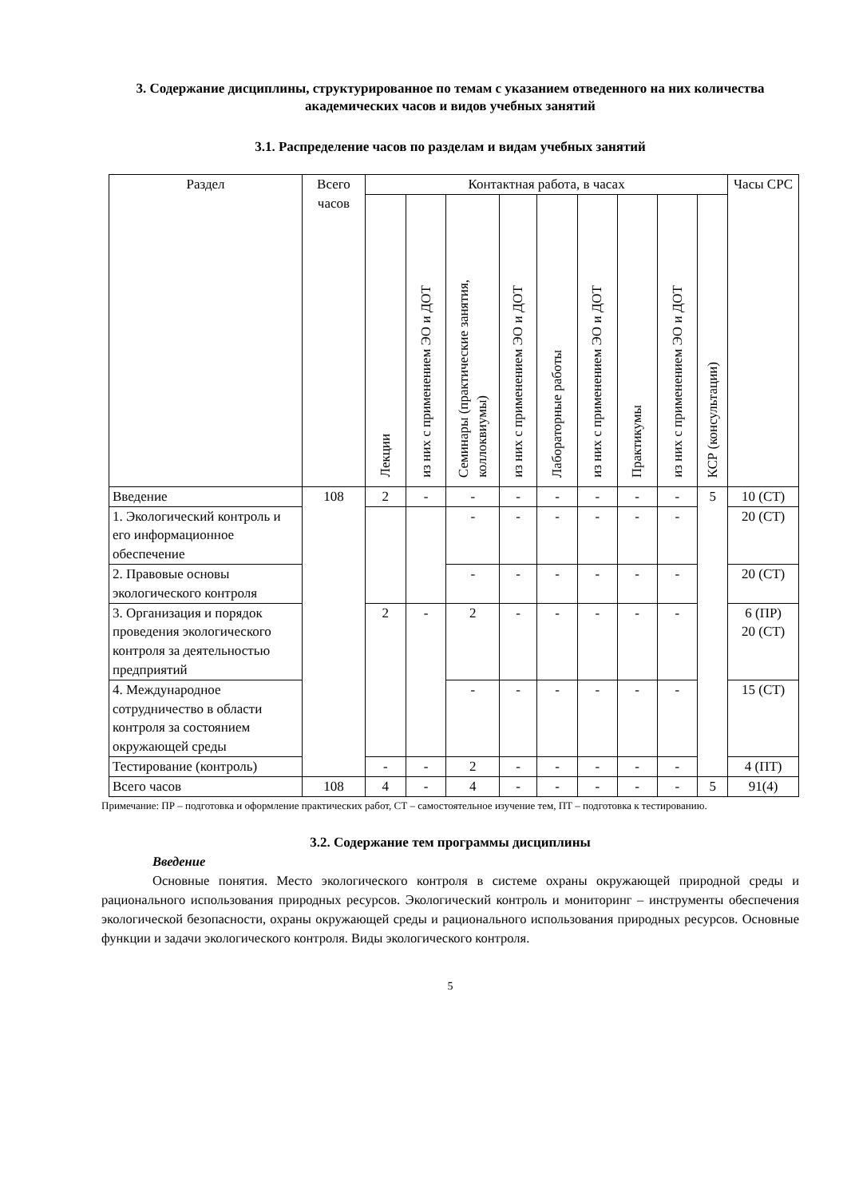3. Содержание дисциплины, структурированное по темам с указанием отведенного на них количества академических часов и видов учебных занятий
3.1. Распределение часов по разделам и видам учебных занятий
| Раздел | Всего часов | Контактная работа, в часах | | | | | | | | | Часы СРС |
| --- | --- | --- | --- | --- | --- | --- | --- | --- | --- | --- | --- |
| | | Лекции | из них с применением ЭО и ДОТ | Семинары (практические занятия, коллоквиумы) | из них с применением ЭО и ДОТ | Лабораторные работы | из них с применением ЭО и ДОТ | Практикумы | из них с применением ЭО и ДОТ | КСР (консультации) | |
| Введение | 108 | 2 | - | - | - | - | - | - | - | 5 | 10 (СТ) |
| 1. Экологический контроль и его информационное обеспечение | | | | - | - | - | - | - | - | | 20 (СТ) |
| 2. Правовые основы экологического контроля | | | | - | - | - | - | - | - | | 20 (СТ) |
| 3. Организация и порядок проведения экологического контроля за деятельностью предприятий | | 2 | - | 2 | - | - | - | - | - | | 6 (ПР) 20 (СТ) |
| 4. Международное сотрудничество в области контроля за состоянием окружающей среды | | | | - | - | - | - | - | - | | 15 (СТ) |
| Тестирование (контроль) | | - | - | 2 | - | - | - | - | - | | 4 (ПТ) |
| Всего часов | 108 | 4 | - | 4 | - | - | - | - | - | 5 | 91(4) |
Примечание: ПР – подготовка и оформление практических работ, СТ – самостоятельное изучение тем, ПТ – подготовка к тестированию.
3.2. Содержание тем программы дисциплины
Введение
Основные понятия. Место экологического контроля в системе охраны окружающей природной среды и рационального использования природных ресурсов. Экологический контроль и мониторинг – инструменты обеспечения экологической безопасности, охраны окружающей среды и рационального использования природных ресурсов. Основные функции и задачи экологического контроля. Виды экологического контроля.
5